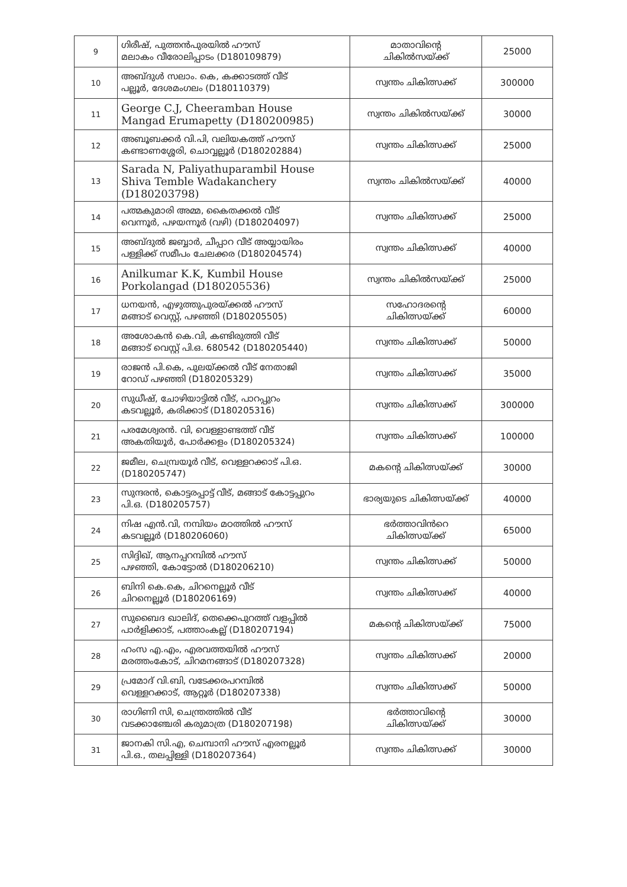| 9 | ഗിരീഷ്, പുത്തൻപുരയിൽ ഹൗസ് മലാകം വീരോലിപ്പാടം (D180109879) | മാതാവിന്റെ ചികിൽസയ്ക്ക് | 25000 |
| 10 | അബ്ദുൾ സലാം. കെ, കക്കാടത്ത് വീട് പല്ലൂർ, ദേശമംഗലം (D180110379) | സ്വന്തം ചികിത്സക്ക് | 300000 |
| 11 | George C.J, Cheeramban House Mangad Erumapetty (D180200985) | സ്വന്തം ചികിൽസയ്ക്ക് | 30000 |
| 12 | അബൂബക്കർ വി.പി, വലിയകത്ത് ഹൗസ് കണ്ടാണശ്ശേരി, ചൊവ്വല്ലൂർ (D180202884) | സ്വന്തം ചികിത്സക്ക് | 25000 |
| 13 | Sarada N, Paliyathuparambil House Shiva Temble Wadakanchery (D180203798) | സ്വന്തം ചികിൽസയ്ക്ക് | 40000 |
| 14 | പത്മകുമാരി അമ്മ, കൈതക്കൽ വീട് വെന്നൂർ, പഴയന്നൂർ (വഴി) (D180204097) | സ്വന്തം ചികിത്സക്ക് | 25000 |
| 15 | അബ്ദുൽ ജബ്ബാർ, ചീപ്പാറ വീട് അയ്യായിരം പള്ളിക്ക് സമീപം ചേലക്കര (D180204574) | സ്വന്തം ചികിത്സക്ക് | 40000 |
| 16 | Anilkumar K.K, Kumbil House Porkolangad (D180205536) | സ്വന്തം ചികിൽസയ്ക്ക് | 25000 |
| 17 | ധനയൻ, എഴുത്തുപുരയ്ക്കൽ ഹൗസ് മങ്ങാട് വെസ്റ്റ്, പഴഞ്ഞി (D180205505) | സഹോദരന്റെ ചികിത്സയ്ക്ക് | 60000 |
| 18 | അശോകൻ കെ.വി, കണ്ടിരുത്തി വീട് മങ്ങാട് വെസ്റ്റ് പി.ഒ. 680542 (D180205440) | സ്വന്തം ചികിത്സക്ക് | 50000 |
| 19 | രാജൻ പി.കെ, പുലയ്ക്കൽ വീട് നേതാജി റോഡ് പഴഞ്ഞി (D180205329) | സ്വന്തം ചികിത്സക്ക് | 35000 |
| 20 | സുധീഷ്, ചോഴിയാട്ടിൽ വീട്, പാറപ്പുറം കടവല്ലൂർ, കരിക്കാട് (D180205316) | സ്വന്തം ചികിത്സക്ക് | 300000 |
| 21 | പരമേശ്വരൻ. വി, വെള്ളാണ്ടത്ത് വീട് അകതിയൂർ, പോർക്കളം (D180205324) | സ്വന്തം ചികിത്സക്ക് | 100000 |
| 22 | ജമീല, ചെമ്പ്രയൂർ വീട്, വെള്ളറക്കാട് പി.ഒ. (D180205747) | മകന്റെ ചികിത്സയ്ക്ക് | 30000 |
| 23 | സുന്ദരൻ, കൊട്ടരപ്പാട്ട് വീട്, മങ്ങാട് കോട്ടപ്പുറം പി.ഒ. (D180205757) | ഭാര്യയുടെ ചികിത്സയ്ക്ക് | 40000 |
| 24 | നിഷ എൻ.വി, നമ്പിയം മഠത്തിൽ ഹൗസ് കടവല്ലൂർ (D180206060) | ഭർത്താവിൻറെ ചികിത്സയ്ക്ക് | 65000 |
| 25 | സിദ്ദിഖ്, ആനപ്പറമ്പിൽ ഹൗസ് പഴഞ്ഞി, കോട്ടോൽ (D180206210) | സ്വന്തം ചികിത്സക്ക് | 50000 |
| 26 | ബിനി കെ.കെ, ചിറനെല്ലൂർ വീട് ചിറനെല്ലൂർ (D180206169) | സ്വന്തം ചികിത്സക്ക് | 40000 |
| 27 | സുബൈദ ഖാലിദ്, തെക്കെപുറത്ത് വളപ്പിൽ പാർളിക്കാട്, പത്താംകല്ല് (D180207194) | മകന്റെ ചികിത്സയ്ക്ക് | 75000 |
| 28 | ഹംസ എ.എം, എരവത്തയിൽ ഹൗസ് മരത്തംകോട്, ചിറമനങ്ങാട് (D180207328) | സ്വന്തം ചികിത്സക്ക് | 20000 |
| 29 | പ്രമോദ് വി.ബി, വടേക്കരപറമ്പിൽ വെള്ളറക്കാട്, ആറ്റൂർ (D180207338) | സ്വന്തം ചികിത്സക്ക് | 50000 |
| 30 | രാഗിണി സി, ചെന്ത്രത്തിൽ വീട് വടക്കാഞ്ചേരി കരുമാത്ര (D180207198) | ഭർത്താവിന്റെ ചികിത്സയ്ക്ക് | 30000 |
| 31 | ജാനകി സി.എ, ചെമ്പാനി ഹൗസ് എരനല്ലൂർ പി.ഒ., തലപ്പിള്ളി (D180207364) | സ്വന്തം ചികിത്സക്ക് | 30000 |